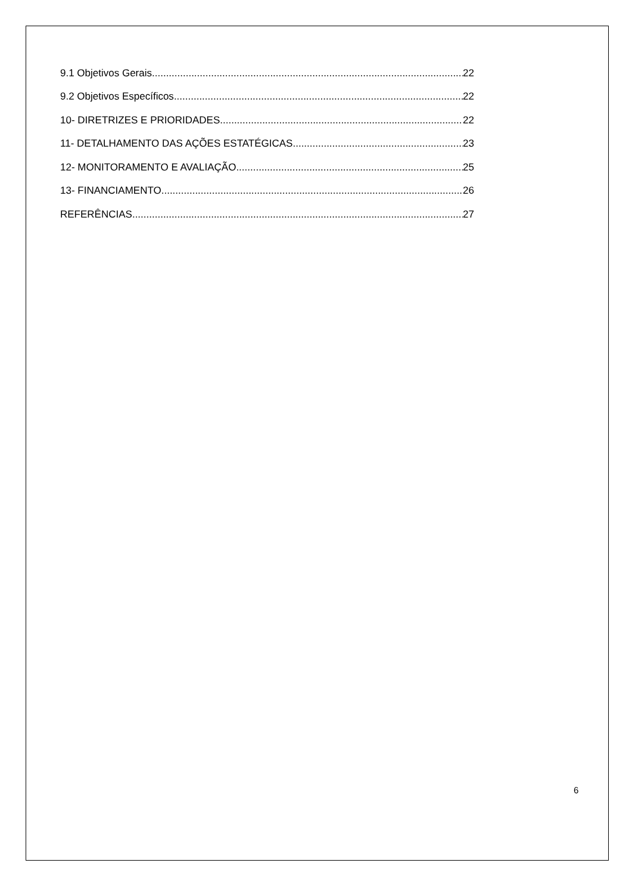9.1 Objetivos Gerais 22
9.2 Objetivos Específicos 22
10- DIRETRIZES E PRIORIDADES 22
11- DETALHAMENTO DAS AÇÕES ESTATÉGICAS 23
12- MONITORAMENTO E AVALIAÇÃO 25
13- FINANCIAMENTO 26
REFERÊNCIAS 27
6